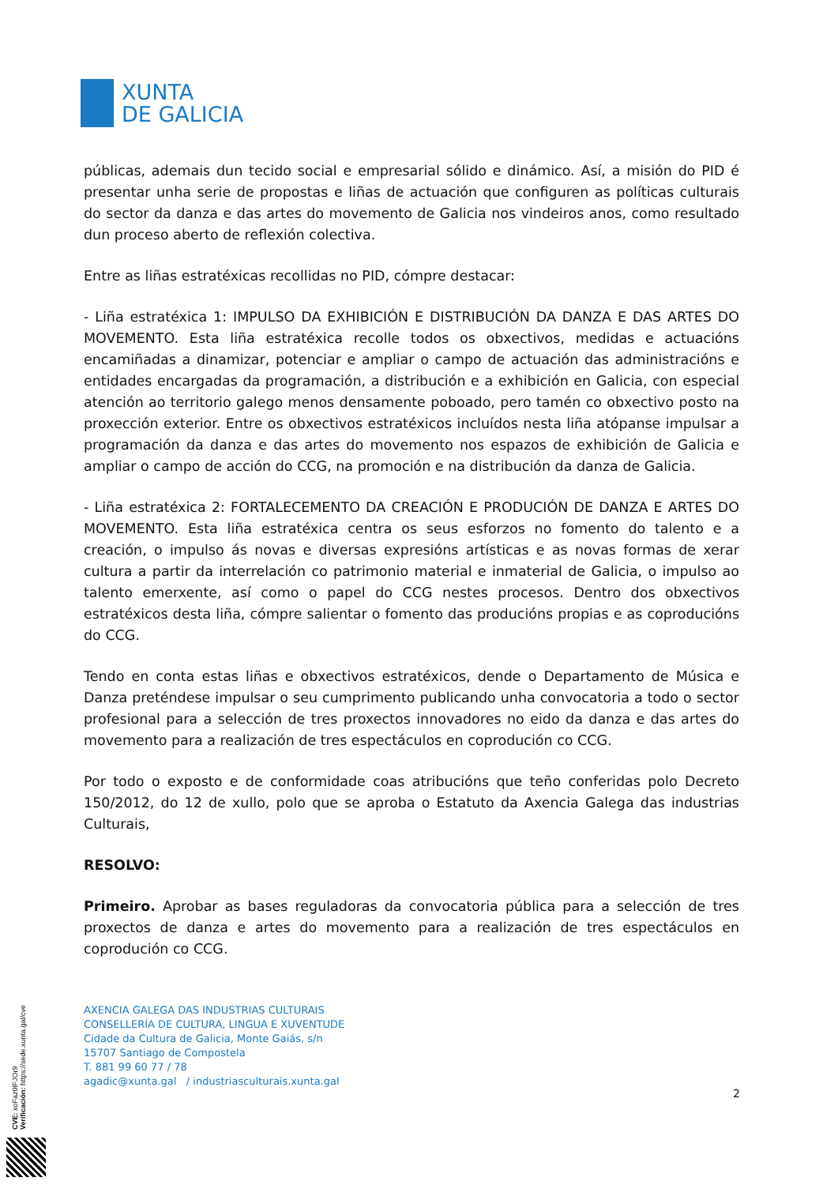XUNTA
DE GALICIA
públicas, ademais dun tecido social e empresarial sólido e dinámico. Así, a misión do PID é presentar unha serie de propostas e liñas de actuación que configuren as políticas culturais do sector da danza e das artes do movemento de Galicia nos vindeiros anos, como resultado dun proceso aberto de reflexión colectiva.
Entre as liñas estratéxicas recollidas no PID, cómpre destacar:
- Liña estratéxica 1: IMPULSO DA EXHIBICIÓN E DISTRIBUCIÓN DA DANZA E DAS ARTES DO MOVEMENTO. Esta liña estratéxica recolle todos os obxectivos, medidas e actuacións encamiñadas a dinamizar, potenciar e ampliar o campo de actuación das administracións e entidades encargadas da programación, a distribución e a exhibición en Galicia, con especial atención ao territorio galego menos densamente poboado, pero tamén co obxectivo posto na proxección exterior. Entre os obxectivos estratéxicos incluídos nesta liña atópanse impulsar a programación da danza e das artes do movemento nos espazos de exhibición de Galicia e ampliar o campo de acción do CCG, na promoción e na distribución da danza de Galicia.
- Liña estratéxica 2: FORTALECEMENTO DA CREACIÓN E PRODUCIÓN DE DANZA E ARTES DO MOVEMENTO. Esta liña estratéxica centra os seus esforzos no fomento do talento e a creación, o impulso ás novas e diversas expresións artísticas e as novas formas de xerar cultura a partir da interrelación co patrimonio material e inmaterial de Galicia, o impulso ao talento emerxente, así como o papel do CCG nestes procesos. Dentro dos obxectivos estratéxicos desta liña, cómpre salientar o fomento das producións propias e as coproducións do CCG.
Tendo en conta estas liñas e obxectivos estratéxicos, dende o Departamento de Música e Danza preténdese impulsar o seu cumprimento publicando unha convocatoria a todo o sector profesional para a selección de tres proxectos innovadores no eido da danza e das artes do movemento para a realización de tres espectáculos en coprodución co CCG.
Por todo o exposto e de conformidade coas atribucións que teño conferidas polo Decreto 150/2012, do 12 de xullo, polo que se aproba o Estatuto da Axencia Galega das industrias Culturais,
RESOLVO:
Primeiro. Aprobar as bases reguladoras da convocatoria pública para a selección de tres proxectos de danza e artes do movemento para a realización de tres espectáculos en coprodución co CCG.
AXENCIA GALEGA DAS INDUSTRIAS CULTURAIS
CONSELLERÍA DE CULTURA, LINGUA E XUVENTUDE
Cidade da Cultura de Galicia, Monte Gaiás, s/n
15707 Santiago de Compostela
T. 881 99 60 77 / 78
agadic@xunta.gal / industriasculturais.xunta.gal
2
CVE: xoFaz0lFJOr9
Verificación: https://sede.xunta.gal/cve